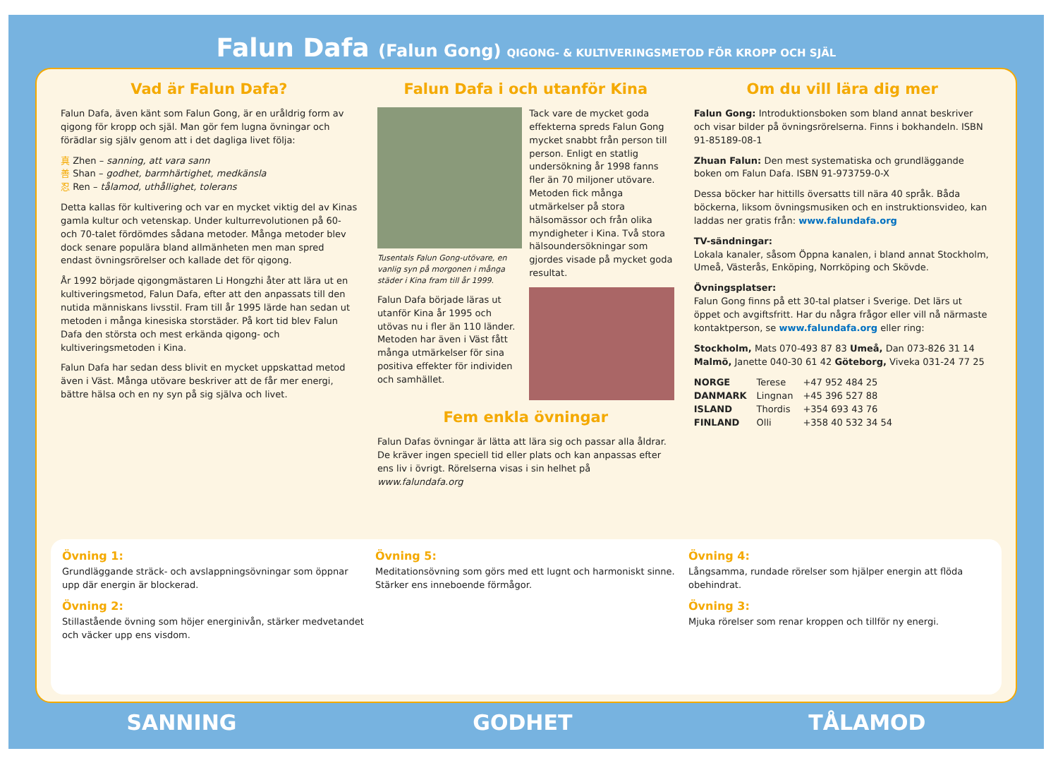Falun Dafa (Falun Gong) QIGONG- & KULTIVERINGSMETOD FÖR KROPP OCH SJÄL
Vad är Falun Dafa?
Falun Dafa, även känt som Falun Gong, är en uråldrig form av qigong för kropp och själ. Man gör fem lugna övningar och förädlar sig själv genom att i det dagliga livet följa:
真 Zhen – sanning, att vara sann
善 Shan – godhet, barmhärtighet, medkänsla
忍 Ren – tålamod, uthållighet, tolerans
Detta kallas för kultivering och var en mycket viktig del av Kinas gamla kultur och vetenskap. Under kulturrevolutionen på 60- och 70-talet fördömdes sådana metoder. Många metoder blev dock senare populära bland allmänheten men man spred endast övningsrörelser och kallade det för qigong.
År 1992 började qigongmästaren Li Hongzhi åter att lära ut en kultiveringsmetod, Falun Dafa, efter att den anpassats till den nutida människans livsstil. Fram till år 1995 lärde han sedan ut metoden i många kinesiska storstäder. På kort tid blev Falun Dafa den största och mest erkända qigong- och kultiveringsmetoden i Kina.
Falun Dafa har sedan dess blivit en mycket uppskattad metod även i Väst. Många utövare beskriver att de får mer energi, bättre hälsa och en ny syn på sig själva och livet.
Falun Dafa i och utanför Kina
Tusentals Falun Gong-utövare, en vanlig syn på morgonen i många städer i Kina fram till år 1999.
Falun Dafa började läras ut utanför Kina år 1995 och utövas nu i fler än 110 länder. Metoden har även i Väst fått många utmärkelser för sina positiva effekter för individen och samhället.
Tack vare de mycket goda effekterna spreds Falun Gong mycket snabbt från person till person. Enligt en statlig undersökning år 1998 fanns fler än 70 miljoner utövare. Metoden fick många utmärkelser på stora hälsomässor och från olika myndigheter i Kina. Två stora hälsoundersökningar som gjordes visade på mycket goda resultat.
Fem enkla övningar
Falun Dafas övningar är lätta att lära sig och passar alla åldrar. De kräver ingen speciell tid eller plats och kan anpassas efter ens liv i övrigt. Rörelserna visas i sin helhet på www.falundafa.org
Om du vill lära dig mer
Falun Gong: Introduktionsboken som bland annat beskriver och visar bilder på övningsrörelserna. Finns i bokhandeln. ISBN 91-85189-08-1
Zhuan Falun: Den mest systematiska och grundläggande boken om Falun Dafa. ISBN 91-973759-0-X
Dessa böcker har hittills översatts till nära 40 språk. Båda böckerna, liksom övningsmusiken och en instruktionsvideo, kan laddas ner gratis från: www.falundafa.org
TV-sändningar:
Lokala kanaler, såsom Öppna kanalen, i bland annat Stockholm, Umeå, Västerås, Enköping, Norrköping och Skövde.
Övningsplatser:
Falun Gong finns på ett 30-tal platser i Sverige. Det lärs ut öppet och avgiftsfritt. Har du några frågor eller vill nå närmaste kontaktperson, se www.falundafa.org eller ring:
Stockholm, Mats 070-493 87 83 Umeå, Dan 073-826 31 14
Malmö, Janette 040-30 61 42 Göteborg, Viveka 031-24 77 25
| NORGE | Terese | +47 952 484 25 |
| DANMARK | Lingnan | +45 396 527 88 |
| ISLAND | Thordis | +354 693 43 76 |
| FINLAND | Olli | +358 40 532 34 54 |
Övning 1:
Grundläggande sträck- och avslappningsövningar som öppnar upp där energin är blockerad.
Övning 2:
Stillastående övning som höjer energinivån, stärker medvetandet och väcker upp ens visdom.
Övning 5:
Meditationsövning som görs med ett lugnt och harmoniskt sinne. Stärker ens inneboende förmågor.
Övning 4:
Långsamma, rundade rörelser som hjälper energin att flöda obehindrat.
Övning 3:
Mjuka rörelser som renar kroppen och tillför ny energi.
SANNING GODHET TÅLAMOD